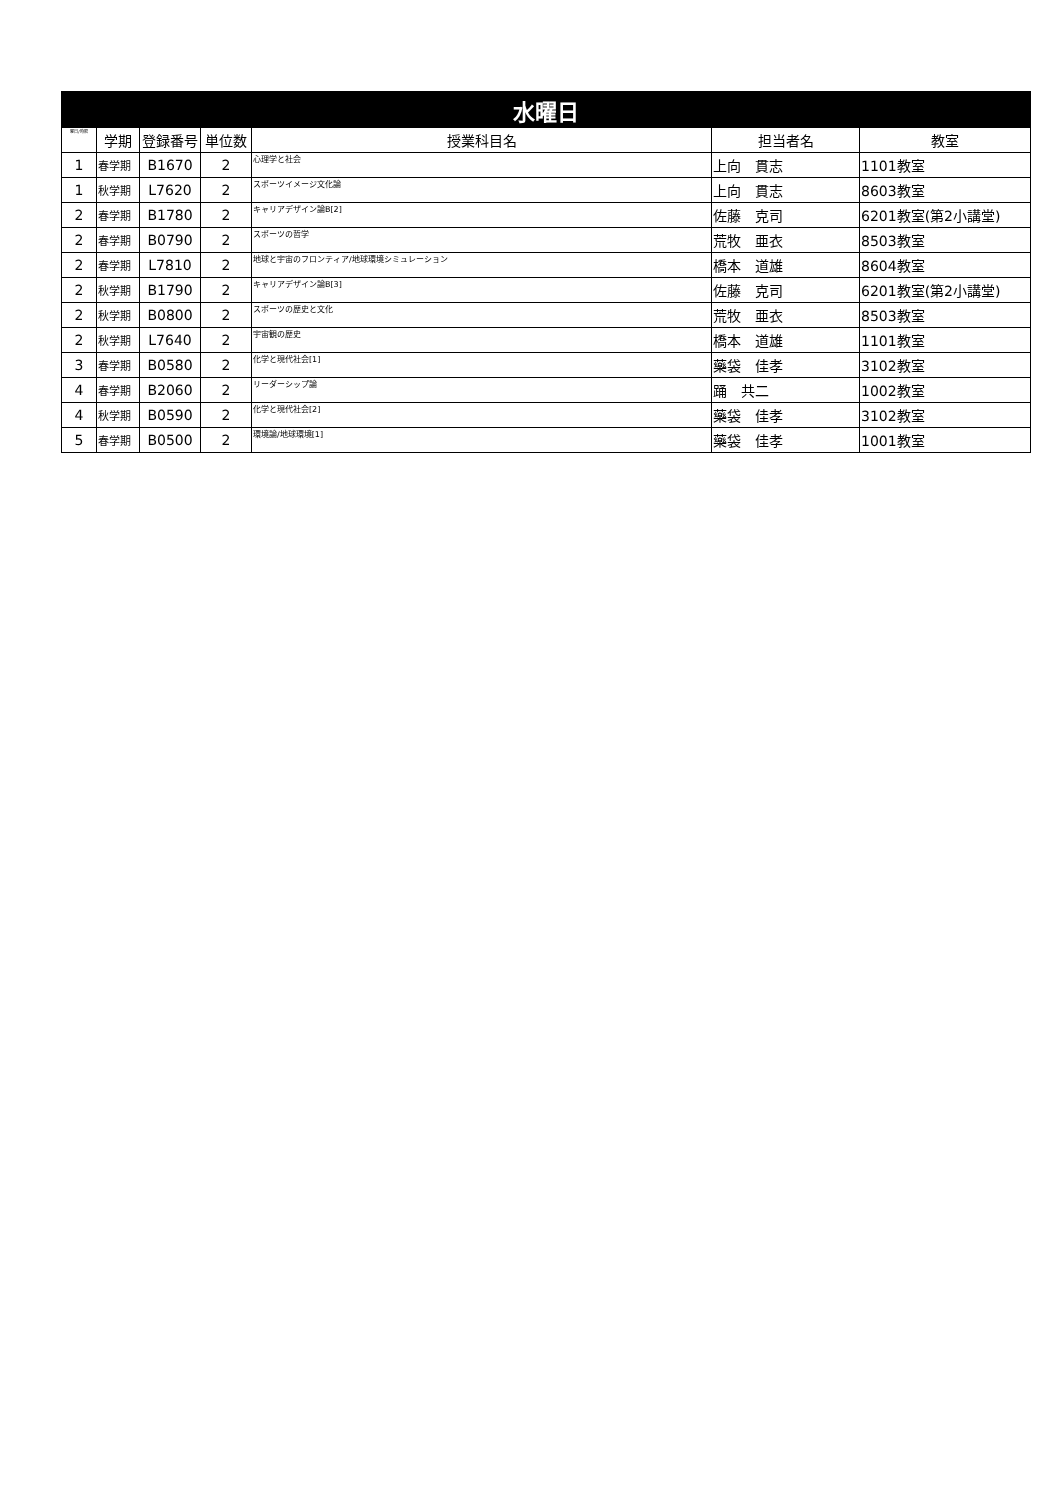| 水曜日 | | | | | | |
| --- | --- | --- | --- | --- | --- | --- |
| 曜日/時限 | 学期 | 登録番号 | 単位数 | 授業科目名 | 担当者名 | 教室 |
| 1 | 春学期 | B1670 | 2 | 心理学と社会 | 上向 貫志 | 1101教室 |
| 1 | 秋学期 | L7620 | 2 | スポーツイメージ文化論 | 上向 貫志 | 8603教室 |
| 2 | 春学期 | B1780 | 2 | キャリアデザイン論B[2] | 佐藤 克司 | 6201教室(第2小講堂) |
| 2 | 春学期 | B0790 | 2 | スポーツの哲学 | 荒牧 亜衣 | 8503教室 |
| 2 | 春学期 | L7810 | 2 | 地球と宇宙のフロンティア/地球環境シミュレーション | 橋本 道雄 | 8604教室 |
| 2 | 秋学期 | B1790 | 2 | キャリアデザイン論B[3] | 佐藤 克司 | 6201教室(第2小講堂) |
| 2 | 秋学期 | B0800 | 2 | スポーツの歴史と文化 | 荒牧 亜衣 | 8503教室 |
| 2 | 秋学期 | L7640 | 2 | 宇宙観の歴史 | 橋本 道雄 | 1101教室 |
| 3 | 春学期 | B0580 | 2 | 化学と現代社会[1] | 藥袋 佳孝 | 3102教室 |
| 4 | 春学期 | B2060 | 2 | リーダーシップ論 | 踊 共二 | 1002教室 |
| 4 | 秋学期 | B0590 | 2 | 化学と現代社会[2] | 藥袋 佳孝 | 3102教室 |
| 5 | 春学期 | B0500 | 2 | 環境論/地球環境[1] | 藥袋 佳孝 | 1001教室 |